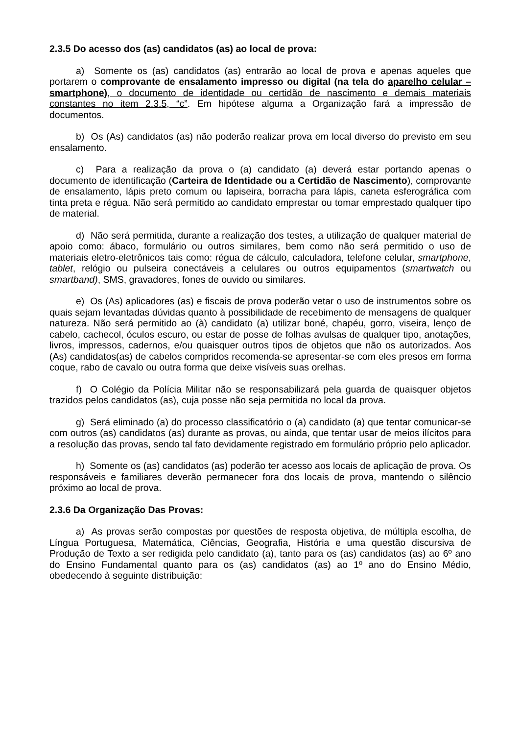2.3.5 Do acesso dos (as) candidatos (as) ao local de prova:
a) Somente os (as) candidatos (as) entrarão ao local de prova e apenas aqueles que portarem o comprovante de ensalamento impresso ou digital (na tela do aparelho celular – smartphone), o documento de identidade ou certidão de nascimento e demais materiais constantes no item 2.3.5, “c”. Em hipótese alguma a Organização fará a impressão de documentos.
b) Os (As) candidatos (as) não poderão realizar prova em local diverso do previsto em seu ensalamento.
c) Para a realização da prova o (a) candidato (a) deverá estar portando apenas o documento de identificação (Carteira de Identidade ou a Certidão de Nascimento), comprovante de ensalamento, lápis preto comum ou lapiseira, borracha para lápis, caneta esferográfica com tinta preta e régua. Não será permitido ao candidato emprestar ou tomar emprestado qualquer tipo de material.
d) Não será permitida, durante a realização dos testes, a utilização de qualquer material de apoio como: ábaco, formulário ou outros similares, bem como não será permitido o uso de materiais eletro-eletrônicos tais como: régua de cálculo, calculadora, telefone celular, smartphone, tablet, relógio ou pulseira conectáveis a celulares ou outros equipamentos (smartwatch ou smartband), SMS, gravadores, fones de ouvido ou similares.
e) Os (As) aplicadores (as) e fiscais de prova poderão vetar o uso de instrumentos sobre os quais sejam levantadas dúvidas quanto à possibilidade de recebimento de mensagens de qualquer natureza. Não será permitido ao (à) candidato (a) utilizar boné, chapéu, gorro, viseira, lenço de cabelo, cachecol, óculos escuro, ou estar de posse de folhas avulsas de qualquer tipo, anotações, livros, impressos, cadernos, e/ou quaisquer outros tipos de objetos que não os autorizados. Aos (As) candidatos(as) de cabelos compridos recomenda-se apresentar-se com eles presos em forma coque, rabo de cavalo ou outra forma que deixe visíveis suas orelhas.
f) O Colégio da Polícia Militar não se responsabilizará pela guarda de quaisquer objetos trazidos pelos candidatos (as), cuja posse não seja permitida no local da prova.
g) Será eliminado (a) do processo classificatório o (a) candidato (a) que tentar comunicar-se com outros (as) candidatos (as) durante as provas, ou ainda, que tentar usar de meios ilícitos para a resolução das provas, sendo tal fato devidamente registrado em formulário próprio pelo aplicador.
h) Somente os (as) candidatos (as) poderão ter acesso aos locais de aplicação de prova. Os responsáveis e familiares deverão permanecer fora dos locais de prova, mantendo o silêncio próximo ao local de prova.
2.3.6 Da Organização Das Provas:
a) As provas serão compostas por questões de resposta objetiva, de múltipla escolha, de Língua Portuguesa, Matemática, Ciências, Geografia, História e uma questão discursiva de Produção de Texto a ser redigida pelo candidato (a), tanto para os (as) candidatos (as) ao 6º ano do Ensino Fundamental quanto para os (as) candidatos (as) ao 1º ano do Ensino Médio, obedecendo à seguinte distribuição: